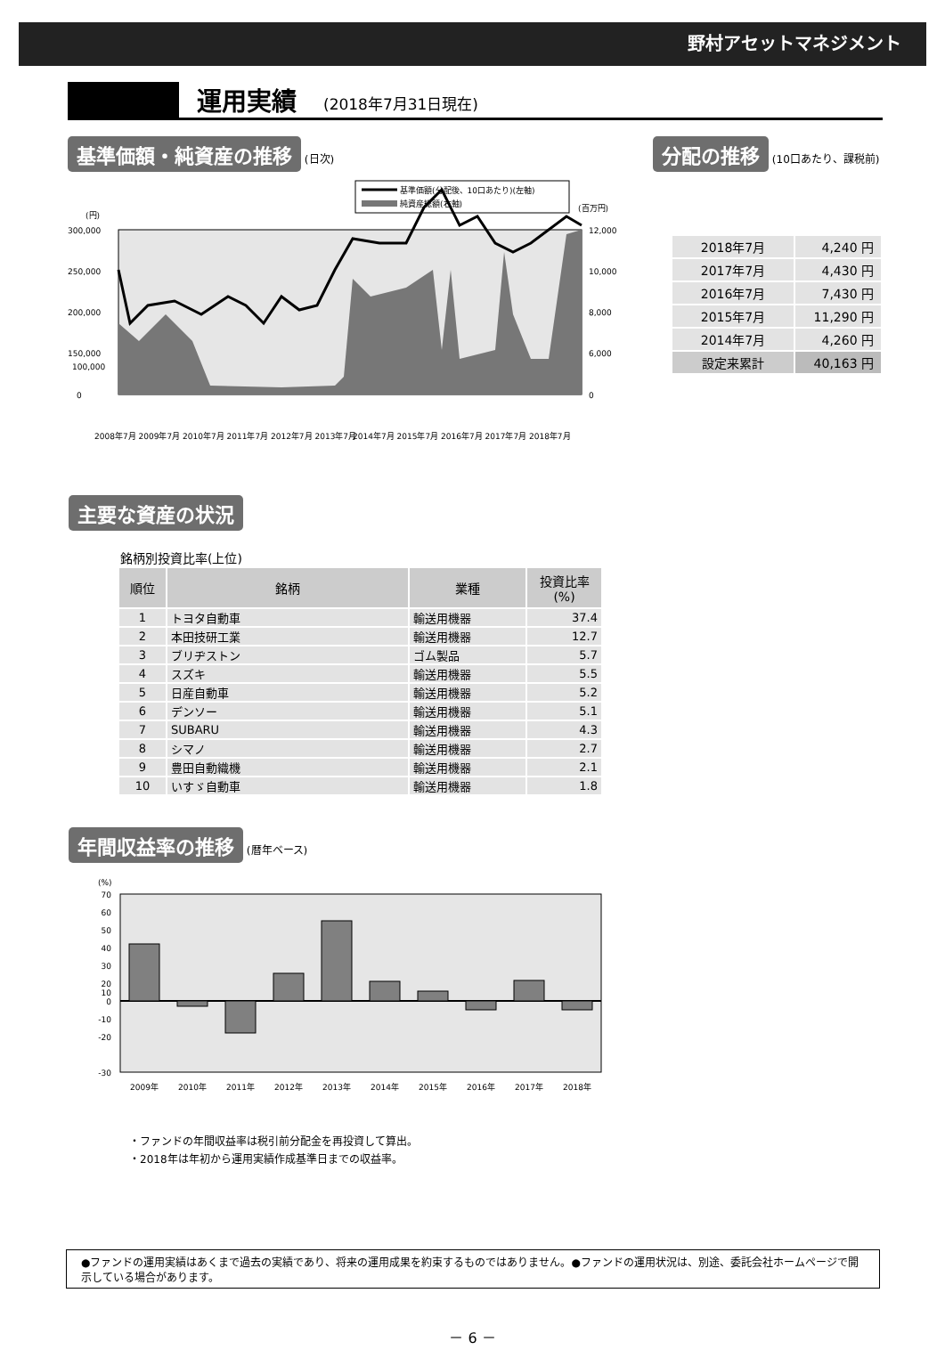野村アセットマネジメント
運用実績
(2018年7月31日現在)
基準価額・純資産の推移 (日次)
基準価額(分配後、10口あたり)(左軸)
純資産総額(右軸)
(円)
(百万円)
300,000
250,000
200,000
150,000
100,000
0
12,000
10,000
8,000
6,000
0
2008年7月 2009年7月 2010年7月 2011年7月 2012年7月 2013年7月
2014年7月 2015年7月 2016年7月 2017年7月 2018年7月
分配の推移 (10口あたり、課税前)
| 2018年7月 | 4,240 円 |
| 2017年7月 | 4,430 円 |
| 2016年7月 | 7,430 円 |
| 2015年7月 | 11,290 円 |
| 2014年7月 | 4,260 円 |
| 設定来累計 | 40,163 円 |
主要な資産の状況
銘柄別投資比率(上位)
| 順位 | 銘柄 | 業種 | 投資比率 (%) |
| --- | --- | --- | --- |
| 1 | トヨタ自動車 | 輸送用機器 | 37.4 |
| 2 | 本田技研工業 | 輸送用機器 | 12.7 |
| 3 | ブリヂストン | ゴム製品 | 5.7 |
| 4 | スズキ | 輸送用機器 | 5.5 |
| 5 | 日産自動車 | 輸送用機器 | 5.2 |
| 6 | デンソー | 輸送用機器 | 5.1 |
| 7 | SUBARU | 輸送用機器 | 4.3 |
| 8 | シマノ | 輸送用機器 | 2.7 |
| 9 | 豊田自動織機 | 輸送用機器 | 2.1 |
| 10 | いすゞ自動車 | 輸送用機器 | 1.8 |
年間収益率の推移 (暦年ベース)
(%)
70
60
50
40
30
20
10
0
-10
-20
-30
2009年
2010年
2011年
2012年
2013年
2014年
2015年
2016年
2017年
2018年
・ファンドの年間収益率は税引前分配金を再投資して算出。
・2018年は年初から運用実績作成基準日までの収益率。
●ファンドの運用実績はあくまで過去の実績であり、将来の運用成果を約束するものではありません。●ファンドの運用状況は、別途、委託会社ホームページで開示している場合があります。
－ 6 －